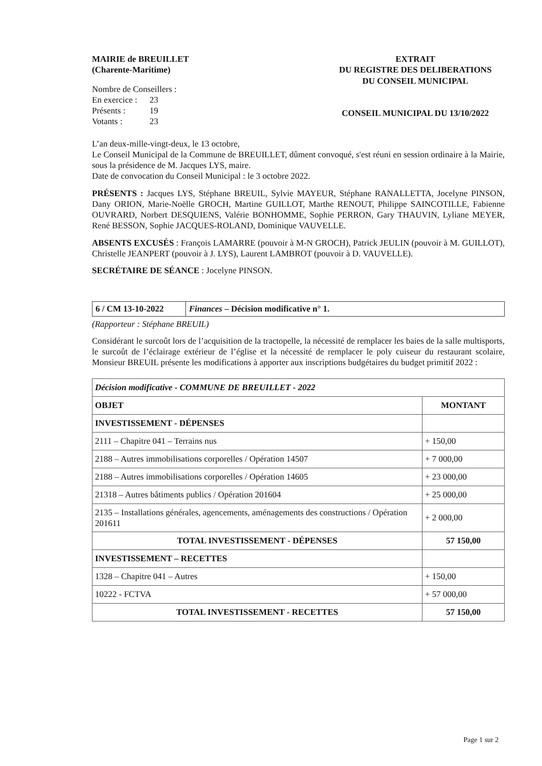MAIRIE de BREUILLET
(Charente-Maritime)
Nombre de Conseillers :
| En exercice : | 23 |
| Présents : | 19 |
| Votants : | 23 |
EXTRAIT
DU REGISTRE DES DELIBERATIONS
DU CONSEIL MUNICIPAL
CONSEIL MUNICIPAL DU 13/10/2022
L’an deux-mille-vingt-deux, le 13 octobre,
Le Conseil Municipal de la Commune de BREUILLET, dûment convoqué, s'est réuni en session ordinaire à la Mairie, sous la présidence de M. Jacques LYS, maire.
Date de convocation du Conseil Municipal : le 3 octobre 2022.
PRÉSENTS : Jacques LYS, Stéphane BREUIL, Sylvie MAYEUR, Stéphane RANALLETTA, Jocelyne PINSON, Dany ORION, Marie-Noëlle GROCH, Martine GUILLOT, Marthe RENOUT, Philippe SAINCOTILLE, Fabienne OUVRARD, Norbert DESQUIENS, Valérie BONHOMME, Sophie PERRON, Gary THAUVIN, Lyliane MEYER, René BESSON, Sophie JACQUES-ROLAND, Dominique VAUVELLE.
ABSENTS EXCUSÉS : François LAMARRE (pouvoir à M-N GROCH), Patrick JEULIN (pouvoir à M. GUILLOT), Christelle JEANPERT (pouvoir à J. LYS), Laurent LAMBROT (pouvoir à D. VAUVELLE).
SECRÉTAIRE DE SÉANCE : Jocelyne PINSON.
| 6 / CM 13-10-2022 | Finances – Décision modificative n° 1. |
(Rapporteur : Stéphane BREUIL)
Considérant le surcoût lors de l’acquisition de la tractopelle, la nécessité de remplacer les baies de la salle multisports, le surcoût de l’éclairage extérieur de l’église et la nécessité de remplacer le poly cuiseur du restaurant scolaire, Monsieur BREUIL présente les modifications à apporter aux inscriptions budgétaires du budget primitif 2022 :
| Décision modificative - COMMUNE DE BREUILLET - 2022 | |
| --- | --- |
| OBJET | MONTANT |
| INVESTISSEMENT - DÉPENSES | |
| 2111 – Chapitre 041 – Terrains nus | + 150,00 |
| 2188 – Autres immobilisations corporelles / Opération 14507 | + 7 000,00 |
| 2188 – Autres immobilisations corporelles / Opération 14605 | + 23 000,00 |
| 21318 – Autres bâtiments publics / Opération 201604 | + 25 000,00 |
| 2135 – Installations générales, agencements, aménagements des constructions / Opération 201611 | + 2 000,00 |
| TOTAL INVESTISSEMENT - DÉPENSES | 57 150,00 |
| INVESTISSEMENT – RECETTES | |
| 1328 – Chapitre 041 – Autres | + 150,00 |
| 10222 - FCTVA | + 57 000,00 |
| TOTAL INVESTISSEMENT - RECETTES | 57 150,00 |
Page 1 sur 2